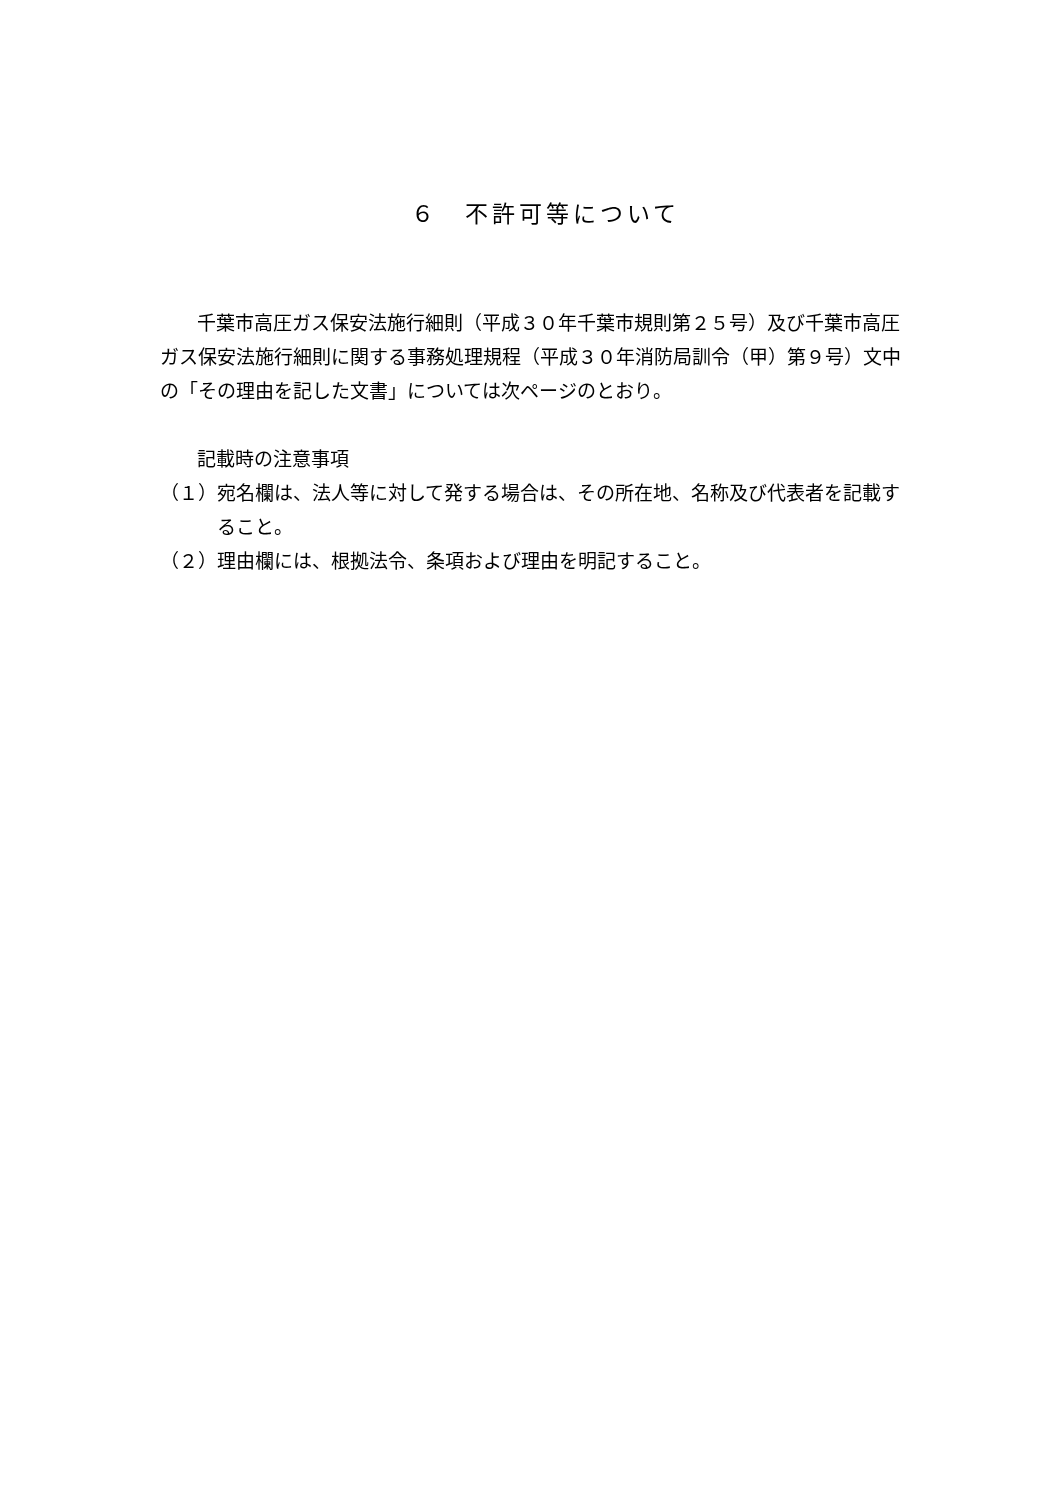６　不許可等について
千葉市高圧ガス保安法施行細則（平成３０年千葉市規則第２５号）及び千葉市高圧ガス保安法施行細則に関する事務処理規程（平成３０年消防局訓令（甲）第９号）文中の「その理由を記した文書」については次ページのとおり。
記載時の注意事項
（１）宛名欄は、法人等に対して発する場合は、その所在地、名称及び代表者を記載すること。
（２）理由欄には、根拠法令、条項および理由を明記すること。